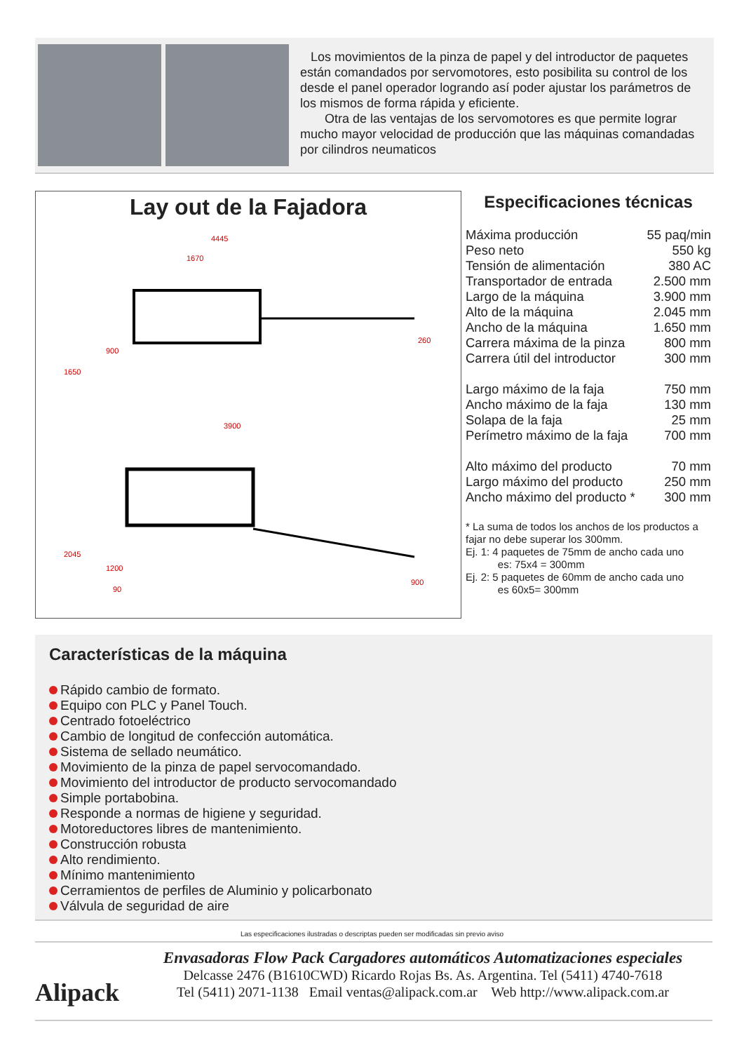Los movimientos de la pinza de papel y del introductor de paquetes están comandados por servomotores, esto posibilita su control de los desde el panel operador logrando así poder ajustar los parámetros de los mismos de forma rápida y eficiente.
Otra de las ventajas de los servomotores es que permite lograr mucho mayor velocidad de producción que las máquinas comandadas por cilindros neumaticos
Lay out de la Fajadora
4445
1670
900
1650
260
3900
2045
1200
90
900
Especificaciones técnicas
| Máxima producción | 55 paq/min |
| Peso neto | 550 kg |
| Tensión de alimentación | 380 AC |
| Transportador de entrada | 2.500 mm |
| Largo de la máquina | 3.900 mm |
| Alto de la máquina | 2.045 mm |
| Ancho de la máquina | 1.650 mm |
| Carrera máxima de la pinza | 800 mm |
| Carrera útil del introductor | 300 mm |
| Largo máximo de la faja | 750 mm |
| Ancho máximo de la faja | 130 mm |
| Solapa de la faja | 25 mm |
| Perímetro máximo de la faja | 700 mm |
| Alto máximo del producto | 70 mm |
| Largo máximo del producto | 250 mm |
| Ancho máximo del producto * | 300 mm |
* La suma de todos los anchos de los productos a fajar no debe superar los 300mm.
Ej. 1: 4 paquetes de 75mm de ancho cada uno
es: 75x4 = 300mm
Ej. 2: 5 paquetes de 60mm de ancho cada uno
es 60x5= 300mm
Características de la máquina
Rápido cambio de formato.
Equipo con PLC y Panel Touch.
Centrado fotoeléctrico
Cambio de longitud de confección automática.
Sistema de sellado neumático.
Movimiento de la pinza de papel servocomandado.
Movimiento del introductor de producto servocomandado
Simple portabobina.
Responde a normas de higiene y seguridad.
Motoreductores libres de mantenimiento.
Construcción robusta
Alto rendimiento.
Mínimo mantenimiento
Cerramientos de perfiles de Aluminio y policarbonato
Válvula de seguridad de aire
Las especificaciones ilustradas o descriptas pueden ser modificadas sin previo aviso
Alipack
Envasadoras Flow Pack Cargadores automáticos Automatizaciones especiales
Delcasse 2476 (B1610CWD) Ricardo Rojas Bs. As. Argentina. Tel (5411) 4740-7618
Tel (5411) 2071-1138 Email ventas@alipack.com.ar Web http://www.alipack.com.ar